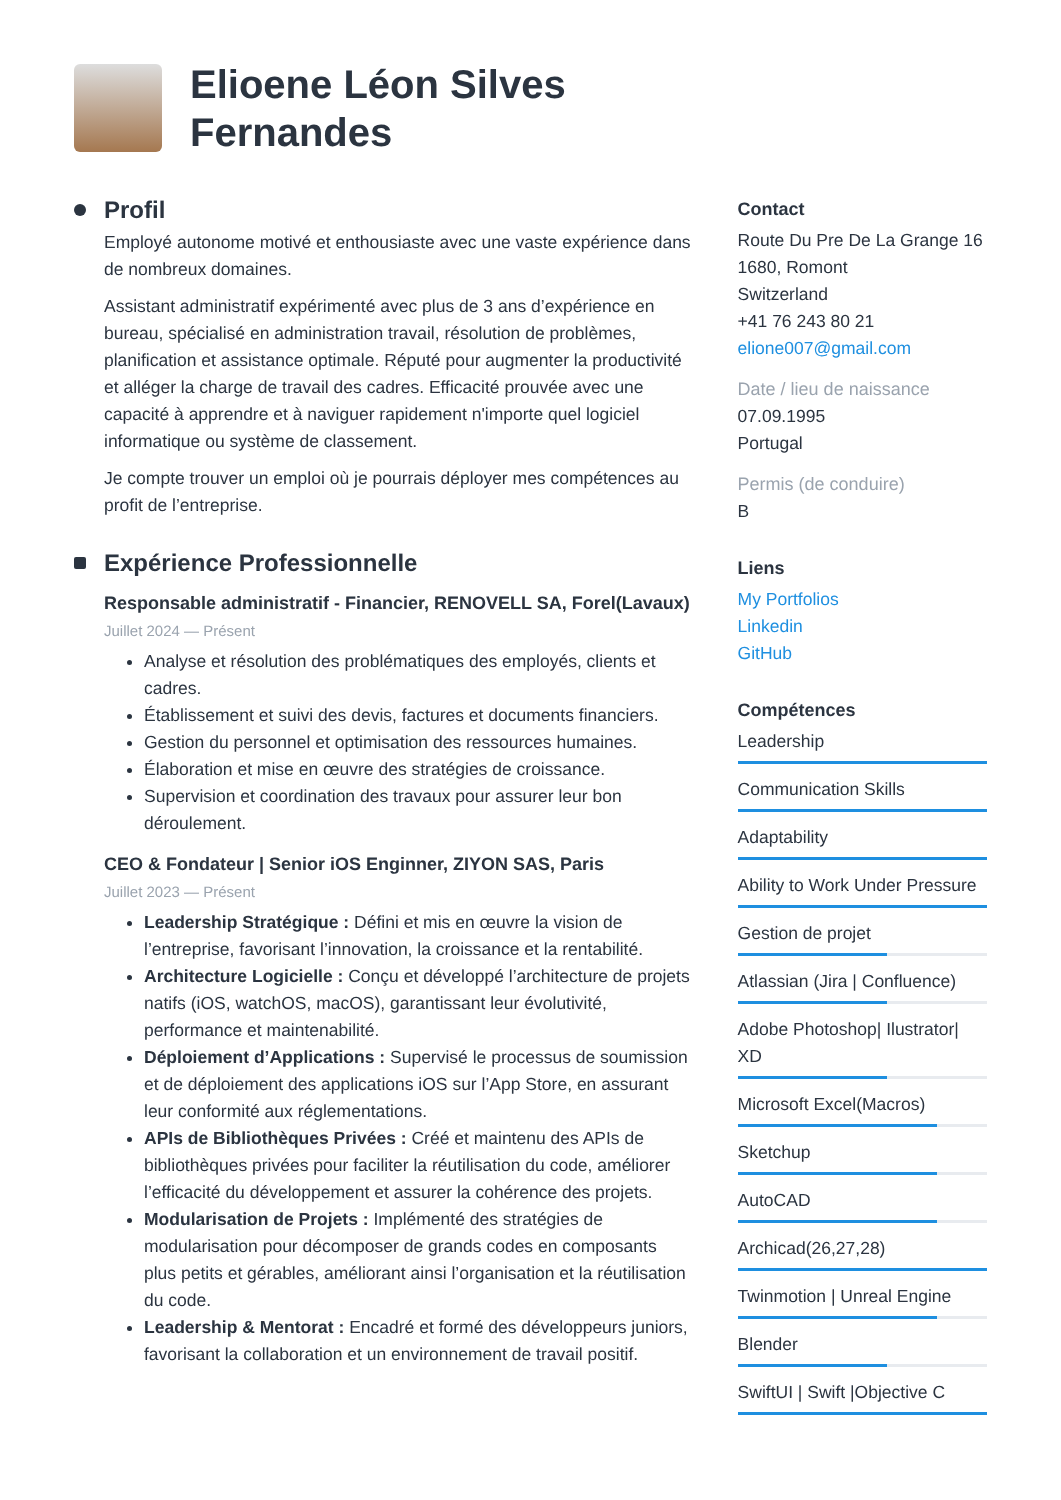Elioene Léon Silves
Fernandes
Profil
Employé autonome motivé et enthousiaste avec une vaste expérience dans de nombreux domaines.
Assistant administratif expérimenté avec plus de 3 ans d’expérience en bureau, spécialisé en administration travail, résolution de problèmes, planification et assistance optimale. Réputé pour augmenter la productivité et alléger la charge de travail des cadres. Efficacité prouvée avec une capacité à apprendre et à naviguer rapidement n'importe quel logiciel informatique ou système de classement.
Je compte trouver un emploi où je pourrais déployer mes compétences au profit de l’entreprise.
Expérience Professionnelle
Responsable administratif - Financier, RENOVELL SA, Forel(Lavaux)
Juillet 2024 — Présent
Analyse et résolution des problématiques des employés, clients et cadres.
Établissement et suivi des devis, factures et documents financiers.
Gestion du personnel et optimisation des ressources humaines.
Élaboration et mise en œuvre des stratégies de croissance.
Supervision et coordination des travaux pour assurer leur bon déroulement.
CEO & Fondateur | Senior iOS Enginner, ZIYON SAS, Paris
Juillet 2023 — Présent
Leadership Stratégique : Défini et mis en œuvre la vision de l’entreprise, favorisant l’innovation, la croissance et la rentabilité.
Architecture Logicielle : Conçu et développé l’architecture de projets natifs (iOS, watchOS, macOS), garantissant leur évolutivité, performance et maintenabilité.
Déploiement d’Applications : Supervisé le processus de soumission et de déploiement des applications iOS sur l’App Store, en assurant leur conformité aux réglementations.
APIs de Bibliothèques Privées : Créé et maintenu des APIs de bibliothèques privées pour faciliter la réutilisation du code, améliorer l’efficacité du développement et assurer la cohérence des projets.
Modularisation de Projets : Implémenté des stratégies de modularisation pour décomposer de grands codes en composants plus petits et gérables, améliorant ainsi l’organisation et la réutilisation du code.
Leadership & Mentorat : Encadré et formé des développeurs juniors, favorisant la collaboration et un environnement de travail positif.
Contact
Route Du Pre De La Grange 16
1680, Romont
Switzerland
+41 76 243 80 21
elione007@gmail.com
Date / lieu de naissance
07.09.1995
Portugal
Permis (de conduire)
B
Liens
My Portfolios
Linkedin
GitHub
Compétences
Leadership
Communication Skills
Adaptability
Ability to Work Under Pressure
Gestion de projet
Atlassian (Jira | Confluence)
Adobe Photoshop| Ilustrator| XD
Microsoft Excel(Macros)
Sketchup
AutoCAD
Archicad(26,27,28)
Twinmotion | Unreal Engine
Blender
SwiftUI | Swift |Objective C